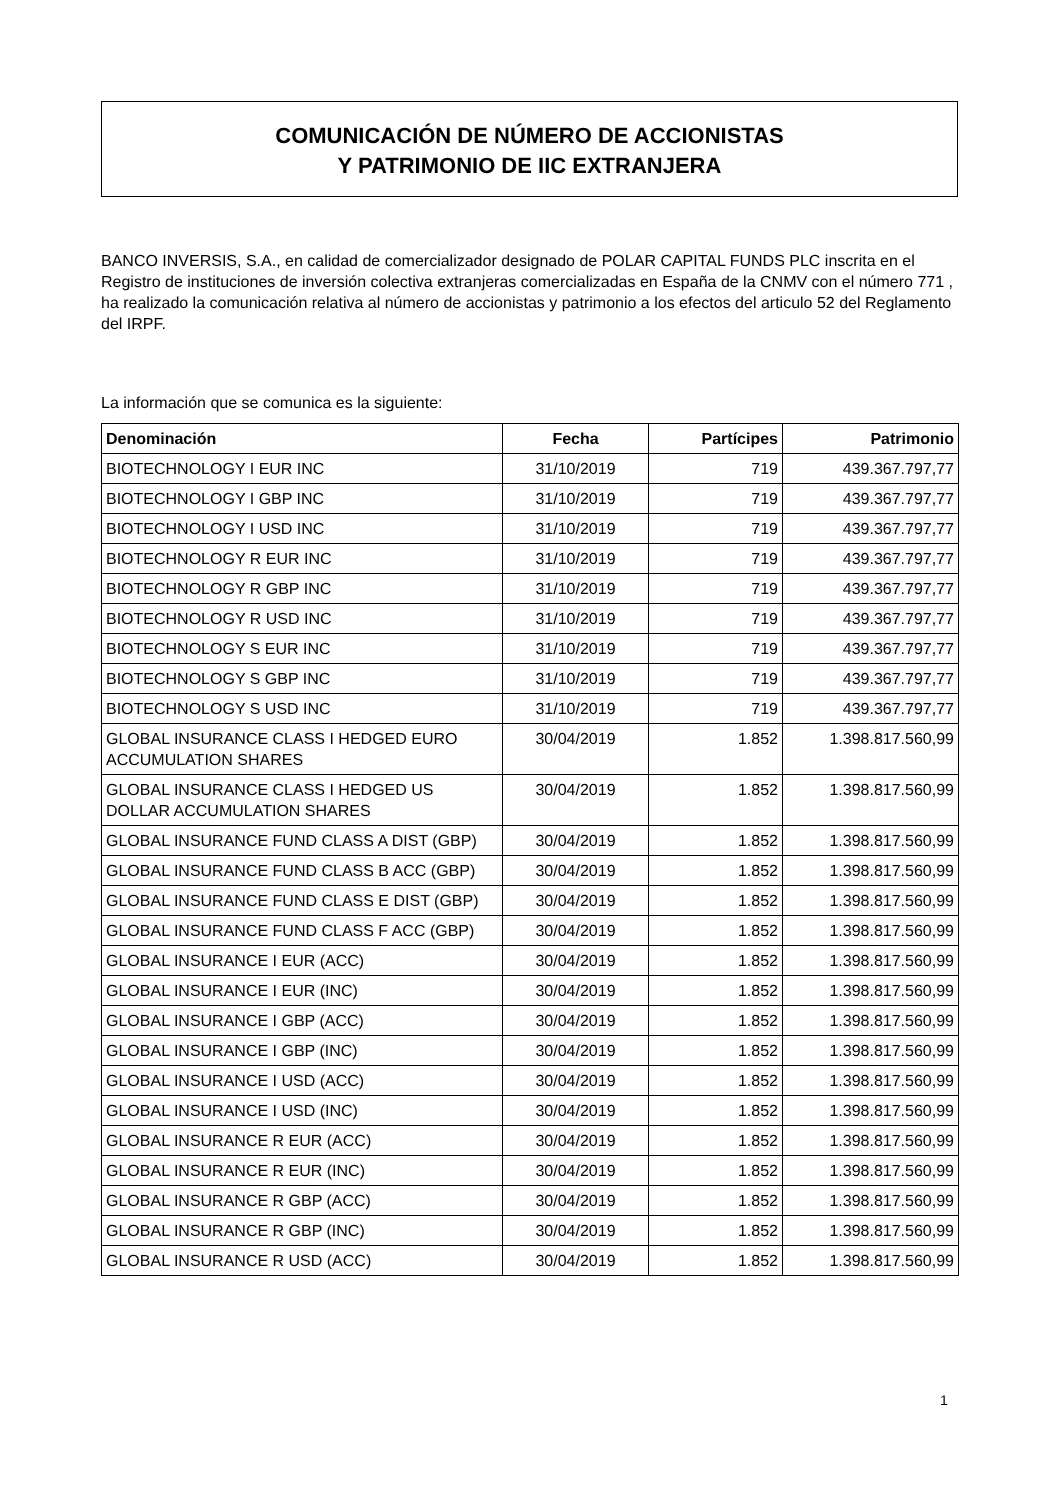COMUNICACIÓN DE NÚMERO DE ACCIONISTAS
Y PATRIMONIO DE IIC EXTRANJERA
BANCO INVERSIS, S.A., en calidad de comercializador designado de POLAR CAPITAL FUNDS PLC inscrita en el Registro de instituciones de inversión colectiva extranjeras comercializadas en España de la CNMV con el número 771 , ha realizado la comunicación relativa al número de accionistas y patrimonio a los efectos del articulo 52 del Reglamento del IRPF.
La información que se comunica es la siguiente:
| Denominación | Fecha | Partícipes | Patrimonio |
| --- | --- | --- | --- |
| BIOTECHNOLOGY I EUR INC | 31/10/2019 | 719 | 439.367.797,77 |
| BIOTECHNOLOGY I GBP INC | 31/10/2019 | 719 | 439.367.797,77 |
| BIOTECHNOLOGY I USD INC | 31/10/2019 | 719 | 439.367.797,77 |
| BIOTECHNOLOGY R EUR INC | 31/10/2019 | 719 | 439.367.797,77 |
| BIOTECHNOLOGY R GBP INC | 31/10/2019 | 719 | 439.367.797,77 |
| BIOTECHNOLOGY R USD INC | 31/10/2019 | 719 | 439.367.797,77 |
| BIOTECHNOLOGY S EUR INC | 31/10/2019 | 719 | 439.367.797,77 |
| BIOTECHNOLOGY S GBP INC | 31/10/2019 | 719 | 439.367.797,77 |
| BIOTECHNOLOGY S USD INC | 31/10/2019 | 719 | 439.367.797,77 |
| GLOBAL INSURANCE CLASS I HEDGED EURO ACCUMULATION SHARES | 30/04/2019 | 1.852 | 1.398.817.560,99 |
| GLOBAL INSURANCE CLASS I HEDGED US DOLLAR ACCUMULATION SHARES | 30/04/2019 | 1.852 | 1.398.817.560,99 |
| GLOBAL INSURANCE FUND CLASS A DIST (GBP) | 30/04/2019 | 1.852 | 1.398.817.560,99 |
| GLOBAL INSURANCE FUND CLASS B ACC (GBP) | 30/04/2019 | 1.852 | 1.398.817.560,99 |
| GLOBAL INSURANCE FUND CLASS E DIST (GBP) | 30/04/2019 | 1.852 | 1.398.817.560,99 |
| GLOBAL INSURANCE FUND CLASS F ACC (GBP) | 30/04/2019 | 1.852 | 1.398.817.560,99 |
| GLOBAL INSURANCE I EUR (ACC) | 30/04/2019 | 1.852 | 1.398.817.560,99 |
| GLOBAL INSURANCE I EUR (INC) | 30/04/2019 | 1.852 | 1.398.817.560,99 |
| GLOBAL INSURANCE I GBP (ACC) | 30/04/2019 | 1.852 | 1.398.817.560,99 |
| GLOBAL INSURANCE I GBP (INC) | 30/04/2019 | 1.852 | 1.398.817.560,99 |
| GLOBAL INSURANCE I USD (ACC) | 30/04/2019 | 1.852 | 1.398.817.560,99 |
| GLOBAL INSURANCE I USD (INC) | 30/04/2019 | 1.852 | 1.398.817.560,99 |
| GLOBAL INSURANCE R EUR (ACC) | 30/04/2019 | 1.852 | 1.398.817.560,99 |
| GLOBAL INSURANCE R EUR (INC) | 30/04/2019 | 1.852 | 1.398.817.560,99 |
| GLOBAL INSURANCE R GBP (ACC) | 30/04/2019 | 1.852 | 1.398.817.560,99 |
| GLOBAL INSURANCE R GBP (INC) | 30/04/2019 | 1.852 | 1.398.817.560,99 |
| GLOBAL INSURANCE R USD (ACC) | 30/04/2019 | 1.852 | 1.398.817.560,99 |
1